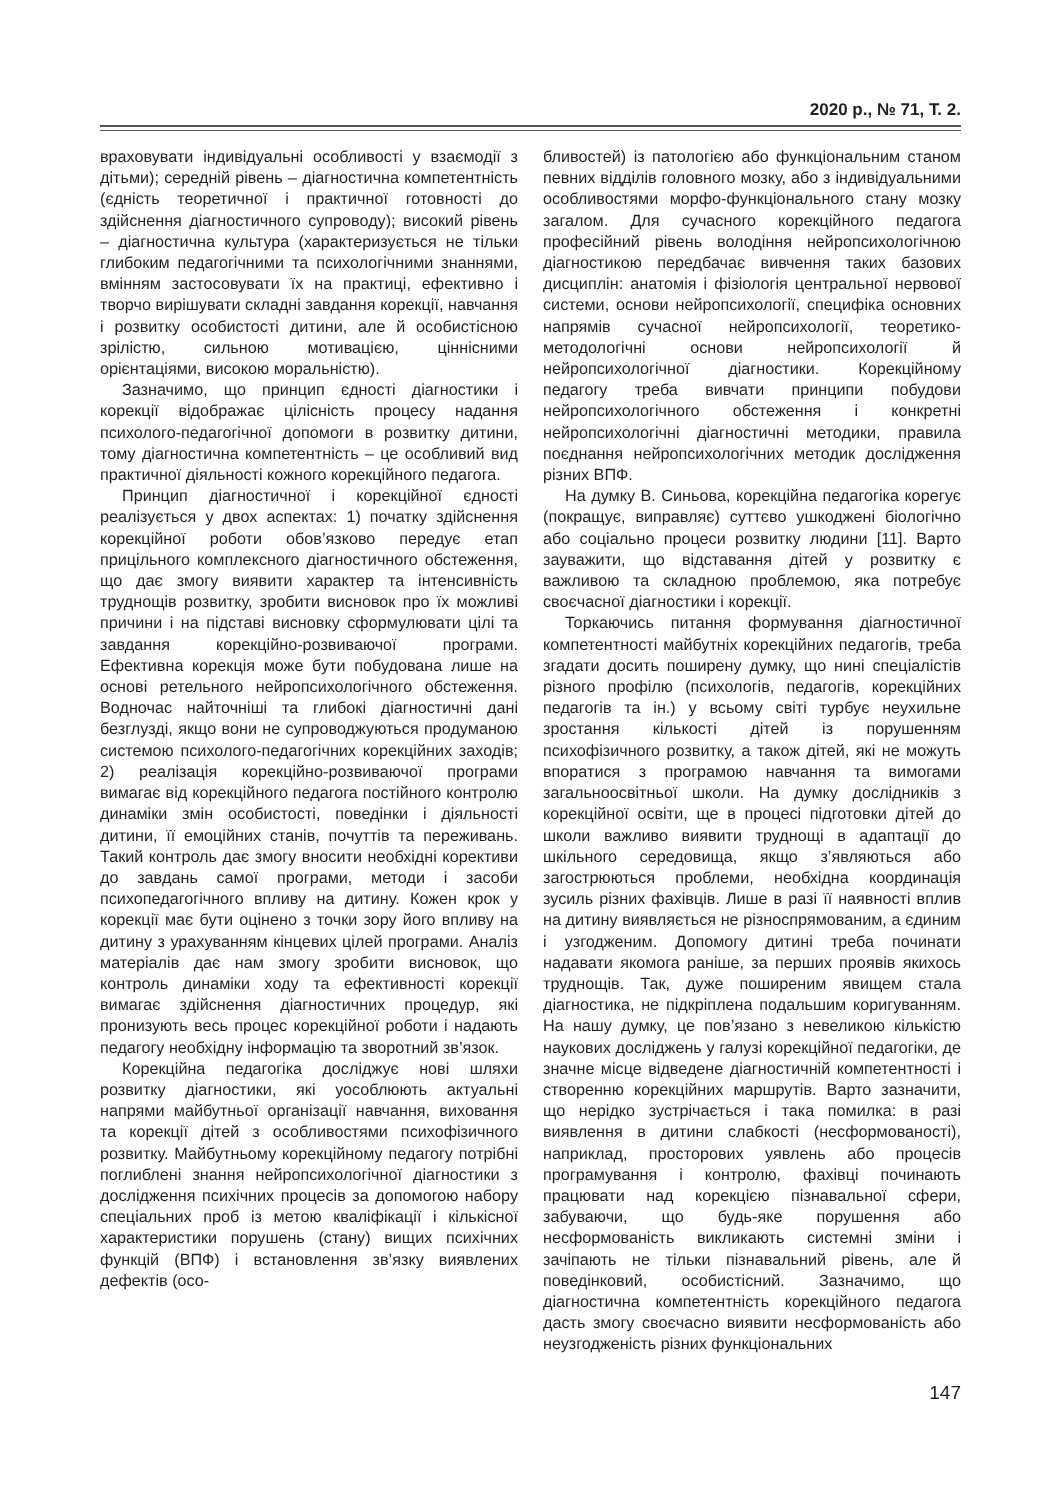2020 р., № 71, Т. 2.
враховувати індивідуальні особливості у взаємодії з дітьми); середній рівень – діагностична компетентність (єдність теоретичної і практичної готовності до здійснення діагностичного супроводу); високий рівень – діагностична культура (характеризується не тільки глибоким педагогічними та психологічними знаннями, вмінням застосовувати їх на практиці, ефективно і творчо вирішувати складні завдання корекції, навчання і розвитку особистості дитини, але й особистісною зрілістю, сильною мотивацією, ціннісними орієнтаціями, високою моральністю).
Зазначимо, що принцип єдності діагностики і корекції відображає цілісність процесу надання психолого-педагогічної допомоги в розвитку дитини, тому діагностична компетентність – це особливий вид практичної діяльності кожного корекційного педагога.
Принцип діагностичної і корекційної єдності реалізується у двох аспектах: 1) початку здійснення корекційної роботи обов’язково передує етап прицільного комплексного діагностичного обстеження, що дає змогу виявити характер та інтенсивність труднощів розвитку, зробити висновок про їх можливі причини і на підставі висновку сформулювати цілі та завдання корекційно-розвиваючої програми. Ефективна корекція може бути побудована лише на основі ретельного нейропсихологічного обстеження. Водночас найточніші та глибокі діагностичні дані безглузді, якщо вони не супроводжуються продуманою системою психолого-педагогічних корекційних заходів; 2) реалізація корекційно-розвиваючої програми вимагає від корекційного педагога постійного контролю динаміки змін особистості, поведінки і діяльності дитини, її емоційних станів, почуттів та переживань. Такий контроль дає змогу вносити необхідні корективи до завдань самої програми, методи і засоби психопедагогічного впливу на дитину. Кожен крок у корекції має бути оцінено з точки зору його впливу на дитину з урахуванням кінцевих цілей програми. Аналіз матеріалів дає нам змогу зробити висновок, що контроль динаміки ходу та ефективності корекції вимагає здійснення діагностичних процедур, які пронизують весь процес корекційної роботи і надають педагогу необхідну інформацію та зворотний зв’язок.
Корекційна педагогіка досліджує нові шляхи розвитку діагностики, які уособлюють актуальні напрями майбутньої організації навчання, виховання та корекції дітей з особливостями психофізичного розвитку. Майбутньому корекційному педагогу потрібні поглиблені знання нейропсихологічної діагностики з дослідження психічних процесів за допомогою набору спеціальних проб із метою кваліфікації і кількісної характеристики порушень (стану) вищих психічних функцій (ВПФ) і встановлення зв’язку виявлених дефектів (осо-
бливостей) із патологією або функціональним станом певних відділів головного мозку, або з індивідуальними особливостями морфо-функціонального стану мозку загалом. Для сучасного корекційного педагога професійний рівень володіння нейропсихологічною діагностикою передбачає вивчення таких базових дисциплін: анатомія і фізіологія центральної нервової системи, основи нейропсихології, специфіка основних напрямів сучасної нейропсихології, теоретико-методологічні основи нейропсихології й нейропсихологічної діагностики. Корекційному педагогу треба вивчати принципи побудови нейропсихологічного обстеження і конкретні нейропсихологічні діагностичні методики, правила поєднання нейропсихологічних методик дослідження різних ВПФ.
На думку В. Синьова, корекційна педагогіка корегує (покращує, виправляє) суттєво ушкоджені біологічно або соціально процеси розвитку людини [11]. Варто зауважити, що відставання дітей у розвитку є важливою та складною проблемою, яка потребує своєчасної діагностики і корекції.
Торкаючись питання формування діагностичної компетентності майбутніх корекційних педагогів, треба згадати досить поширену думку, що нині спеціалістів різного профілю (психологів, педагогів, корекційних педагогів та ін.) у всьому світі турбує неухильне зростання кількості дітей із порушенням психофізичного розвитку, а також дітей, які не можуть впоратися з програмою навчання та вимогами загальноосвітньої школи. На думку дослідників з корекційної освіти, ще в процесі підготовки дітей до школи важливо виявити труднощі в адаптації до шкільного середовища, якщо з’являються або загострюються проблеми, необхідна координація зусиль різних фахівців. Лише в разі її наявності вплив на дитину виявляється не різноспрямованим, а єдиним і узгодженим. Допомогу дитині треба починати надавати якомога раніше, за перших проявів якихось труднощів. Так, дуже поширеним явищем стала діагностика, не підкріплена подальшим коригуванням. На нашу думку, це пов’язано з невеликою кількістю наукових досліджень у галузі корекційної педагогіки, де значне місце відведене діагностичній компетентності і створенню корекційних маршрутів. Варто зазначити, що нерідко зустрічається і така помилка: в разі виявлення в дитини слабкості (несформованості), наприклад, просторових уявлень або процесів програмування і контролю, фахівці починають працювати над корекцією пізнавальної сфери, забуваючи, що будь-яке порушення або несформованість викликають системні зміни і зачіпають не тільки пізнавальний рівень, але й поведінковий, особистісний. Зазначимо, що діагностична компетентність корекційного педагога дасть змогу своєчасно виявити несформованість або неузгодженість різних функціональних
147